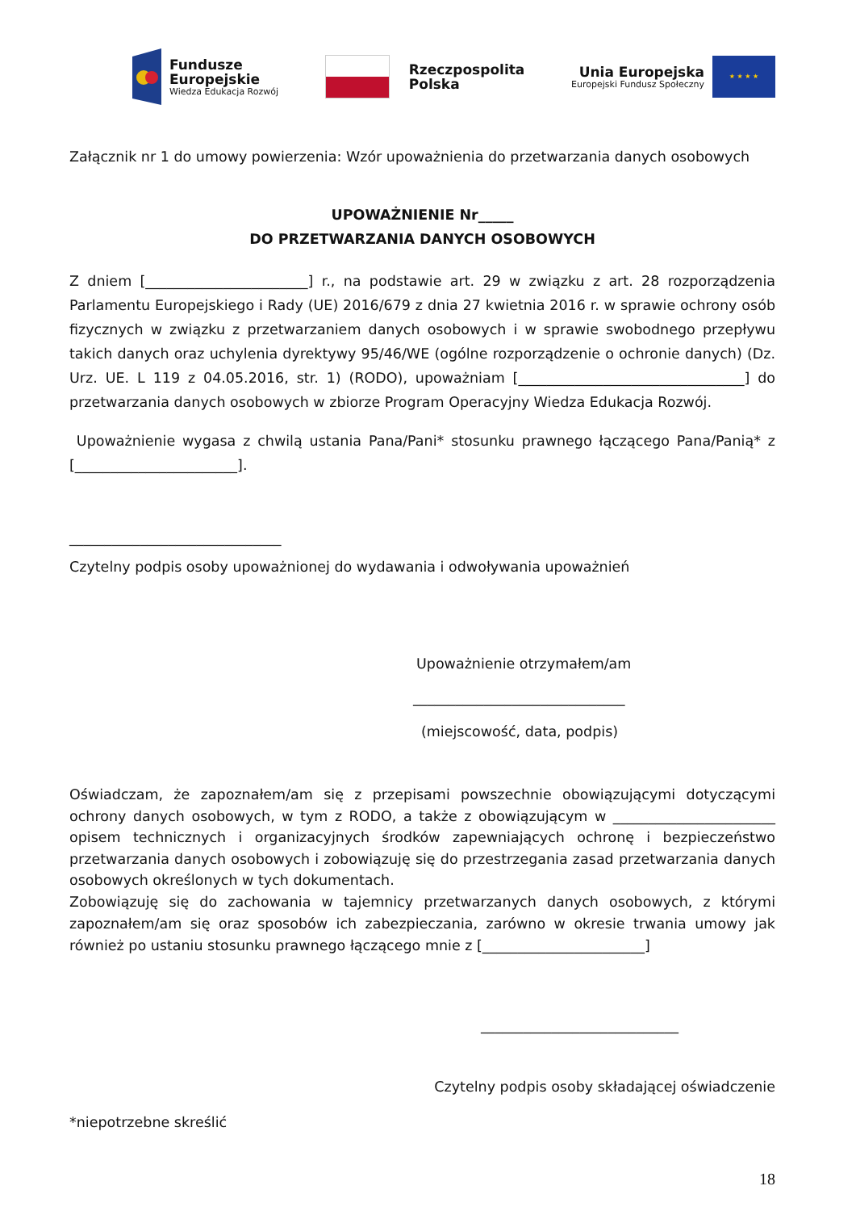Fundusze
Europejskie
Wiedza Edukacja Rozwój
Rzeczpospolita
Polska
Unia Europejska
Europejski Fundusz Społeczny
★ ★ ★ ★
Załącznik nr 1 do umowy powierzenia: Wzór upoważnienia do przetwarzania danych osobowych
UPOWAŻNIENIE Nr_____
DO PRZETWARZANIA DANYCH OSOBOWYCH
Z dniem [_______________________] r., na podstawie art. 29 w związku z art. 28 rozporządzenia Parlamentu Europejskiego i Rady (UE) 2016/679 z dnia 27 kwietnia 2016 r. w sprawie ochrony osób fizycznych w związku z przetwarzaniem danych osobowych i w sprawie swobodnego przepływu takich danych oraz uchylenia dyrektywy 95/46/WE (ogólne rozporządzenie o ochronie danych) (Dz. Urz. UE. L 119 z 04.05.2016, str. 1) (RODO), upoważniam [________________________________] do przetwarzania danych osobowych w zbiorze Program Operacyjny Wiedza Edukacja Rozwój.
Upoważnienie wygasa z chwilą ustania Pana/Pani* stosunku prawnego łączącego Pana/Panią* z [_______________________].
______________________________
Czytelny podpis osoby upoważnionej do wydawania i odwoływania upoważnień
Upoważnienie otrzymałem/am
______________________________
(miejscowość, data, podpis)
Oświadczam, że zapoznałem/am się z przepisami powszechnie obowiązującymi dotyczącymi ochrony danych osobowych, w tym z RODO, a także z obowiązującym w _______________________ opisem technicznych i organizacyjnych środków zapewniających ochronę i bezpieczeństwo przetwarzania danych osobowych i zobowiązuję się do przestrzegania zasad przetwarzania danych osobowych określonych w tych dokumentach.
Zobowiązuję się do zachowania w tajemnicy przetwarzanych danych osobowych, z którymi zapoznałem/am się oraz sposobów ich zabezpieczania, zarówno w okresie trwania umowy jak również po ustaniu stosunku prawnego łączącego mnie z [_______________________]
____________________________
Czytelny podpis osoby składającej oświadczenie
*niepotrzebne skreślić
18